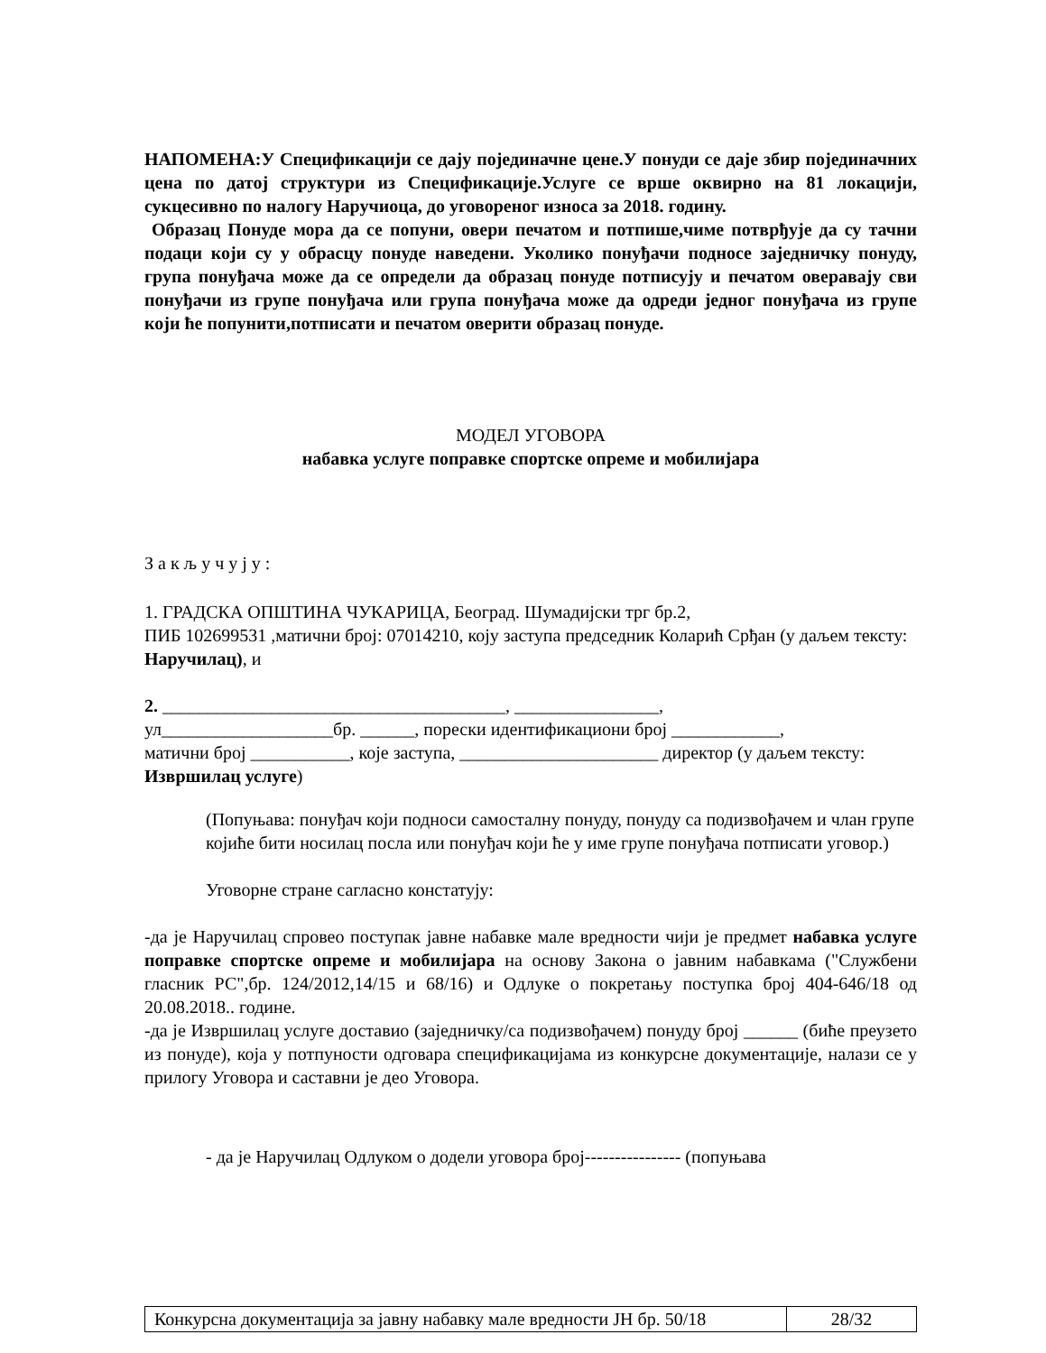НАПОМЕНА:У Спецификацији се дају појединачне цене.У понуди се даје збир појединачних цена по датој структури из Спецификације.Услуге се врше оквирно на 81 локацији, сукцесивно по налогу Наручиоца, до уговореног износа за 2018. годину.
Образац Понуде мора да се попуни, овери печатом и потпише,чиме потврђује да су тачни подаци који су у обрасцу понуде наведени. Уколико понуђачи подносе заједничку понуду, група понуђача може да се определи да образац понуде потписују и печатом оверавају сви понуђачи из групе понуђача или група понуђача може да одреди једног понуђача из групе који ће попунити,потписати и печатом оверити образац понуде.
МОДЕЛ УГОВОРА
набавка услуге поправке спортске опреме и мобилијара
З а к љ у ч у ј у :
1. ГРАДСКА ОПШТИНА ЧУКАРИЦА, Београд. Шумадијски трг бр.2,
ПИБ 102699531 ,матични број: 07014210, коју заступа председник Коларић Срђан (у даљем тексту: Наручилац), и
2. ______________________________________, ________________,
ул___________________бр. ______, порески идентификациони број ____________,
матични број ___________, које заступа, ______________________ директор (у даљем тексту: Извршилац услуге)
(Попуњава: понуђач који подноси самосталну понуду, понуду са подизвођачем и члан групе којиће бити носилац посла или понуђач који ће у име групе понуђача потписати уговор.)
Уговорне стране сагласно констатују:
-да је Наручилац спровео поступак јавне набавке мале вредности чији је предмет набавка услуге поправке спортске опреме и мобилијара на основу Закона о јавним набавкама ("Службени гласник РС",бр. 124/2012,14/15 и 68/16) и Одлуке о покретању поступка број 404-646/18 од 20.08.2018.. године.
-да је Извршилац услуге доставио (заједничку/са подизвођачем) понуду број ______ (биће преузето из понуде), која у потпуности одговара спецификацијама из конкурсне документације, налази се у прилогу Уговора и саставни је део Уговора.
- да је Наручилац Одлуком о додели уговора број---------------- (попуњава
| Конкурсна документација за јавну набавку мале вредности ЈН бр. 50/18 | 28/32 |